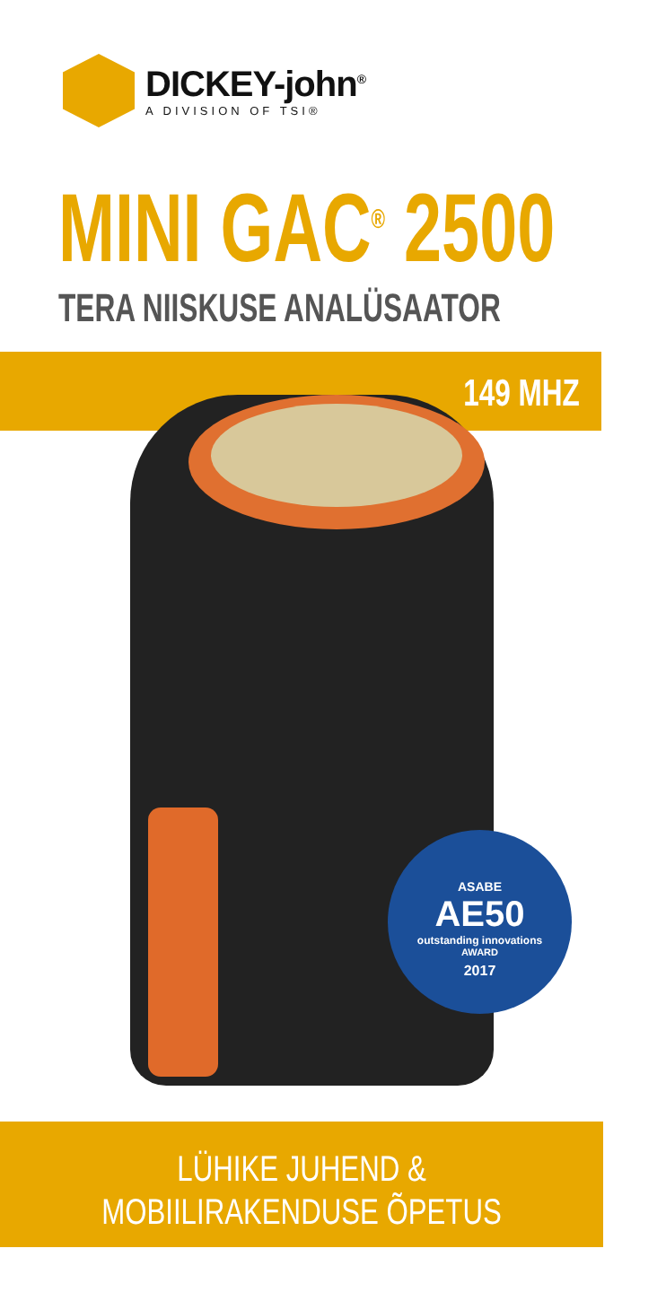DICKEY-john<sup>®</sup>
A DIVISION OF TSI®
MINI GAC<sup>®</sup> 2500
TERA NIISKUSE ANALÜSAATOR
149 MHZ
ASABE
AE50
outstanding innovations
AWARD
2017
LÜHIKE JUHEND &
MOBIILIRAKENDUSE ÕPETUS